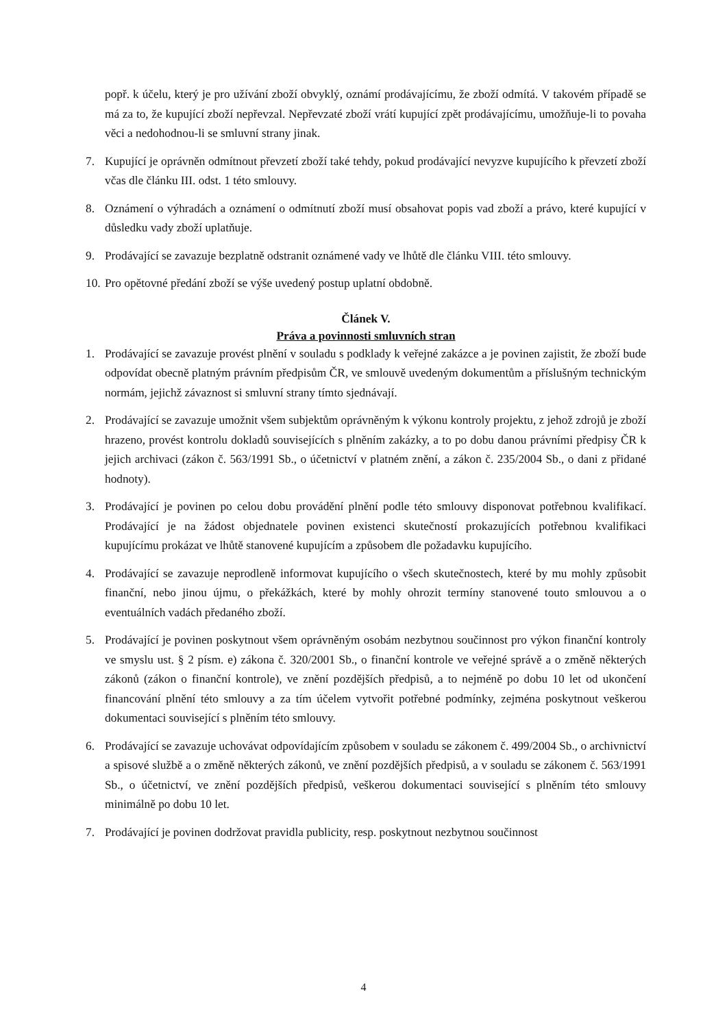popř. k účelu, který je pro užívání zboží obvyklý, oznámí prodávajícímu, že zboží odmítá. V takovém případě se má za to, že kupující zboží nepřevzal. Nepřevzaté zboží vrátí kupující zpět prodávajícímu, umožňuje-li to povaha věci a nedohodnou-li se smluvní strany jinak.
7. Kupující je oprávněn odmítnout převzetí zboží také tehdy, pokud prodávající nevyzve kupujícího k převzetí zboží včas dle článku III. odst. 1 této smlouvy.
8. Oznámení o výhradách a oznámení o odmítnutí zboží musí obsahovat popis vad zboží a právo, které kupující v důsledku vady zboží uplatňuje.
9. Prodávající se zavazuje bezplatně odstranit oznámené vady ve lhůtě dle článku VIII. této smlouvy.
10. Pro opětovné předání zboží se výše uvedený postup uplatní obdobně.
Článek V.
Práva a povinnosti smluvních stran
1. Prodávající se zavazuje provést plnění v souladu s podklady k veřejné zakázce a je povinen zajistit, že zboží bude odpovídat obecně platným právním předpisům ČR, ve smlouvě uvedeným dokumentům a příslušným technickým normám, jejichž závaznost si smluvní strany tímto sjednávají.
2. Prodávající se zavazuje umožnit všem subjektům oprávněným k výkonu kontroly projektu, z jehož zdrojů je zboží hrazeno, provést kontrolu dokladů souvisejících s plněním zakázky, a to po dobu danou právními předpisy ČR k jejich archivaci (zákon č. 563/1991 Sb., o účetnictví v platném znění, a zákon č. 235/2004 Sb., o dani z přidané hodnoty).
3. Prodávající je povinen po celou dobu provádění plnění podle této smlouvy disponovat potřebnou kvalifikací. Prodávající je na žádost objednatele povinen existenci skutečností prokazujících potřebnou kvalifikaci kupujícímu prokázat ve lhůtě stanovené kupujícím a způsobem dle požadavku kupujícího.
4. Prodávající se zavazuje neprodleně informovat kupujícího o všech skutečnostech, které by mu mohly způsobit finanční, nebo jinou újmu, o překážkách, které by mohly ohrozit termíny stanovené touto smlouvou a o eventuálních vadách předaného zboží.
5. Prodávající je povinen poskytnout všem oprávněným osobám nezbytnou součinnost pro výkon finanční kontroly ve smyslu ust. § 2 písm. e) zákona č. 320/2001 Sb., o finanční kontrole ve veřejné správě a o změně některých zákonů (zákon o finanční kontrole), ve znění pozdějších předpisů, a to nejméně po dobu 10 let od ukončení financování plnění této smlouvy a za tím účelem vytvořit potřebné podmínky, zejména poskytnout veškerou dokumentaci související s plněním této smlouvy.
6. Prodávající se zavazuje uchovávat odpovídajícím způsobem v souladu se zákonem č. 499/2004 Sb., o archivnictví a spisové službě a o změně některých zákonů, ve znění pozdějších předpisů, a v souladu se zákonem č. 563/1991 Sb., o účetnictví, ve znění pozdějších předpisů, veškerou dokumentaci související s plněním této smlouvy minimálně po dobu 10 let.
7. Prodávající je povinen dodržovat pravidla publicity, resp. poskytnout nezbytnou součinnost
4